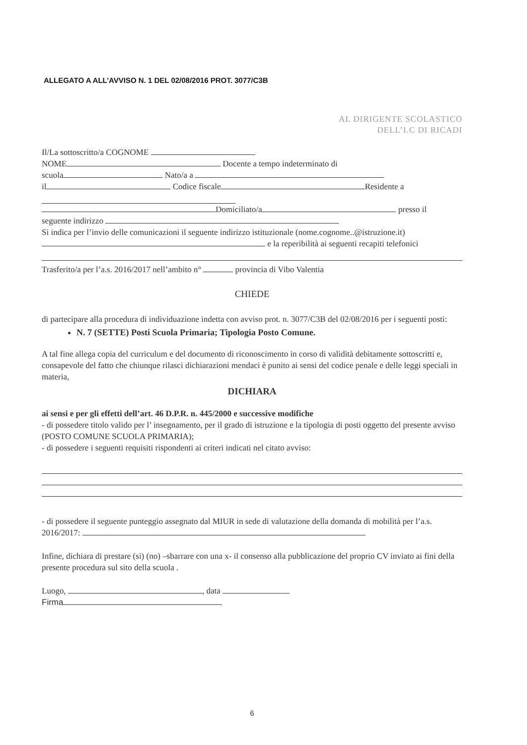ALLEGATO A ALL’AVVISO N. 1 DEL 02/08/2016 PROT. 3077/C3B
AL DIRIGENTE SCOLASTICO
DELL’I.C DI RICADI
Il/La sottoscritto/a COGNOME
NOME Docente a tempo indeterminato di
scuola Nato/a a
il Codice fiscale Residente a
Domiciliato/a presso il
seguente indirizzo
Si indica per l’invio delle comunicazioni il seguente indirizzo istituzionale (nome.cognome..@istruzione.it)
e la reperibilità ai seguenti recapiti telefonici
Trasferito/a per l’a.s. 2016/2017 nell’ambito n° provincia di Vibo Valentia
CHIEDE
di partecipare alla procedura di individuazione indetta con avviso prot. n. 3077/C3B del 02/08/2016 per i seguenti posti:
N. 7 (SETTE) Posti Scuola Primaria; Tipologia Posto Comune.
A tal fine allega copia del curriculum e del documento di riconoscimento in corso di validità debitamente sottoscritti e, consapevole del fatto che chiunque rilasci dichiarazioni mendaci è punito ai sensi del codice penale e delle leggi speciali in materia,
DICHIARA
ai sensi e per gli effetti dell’art. 46 D.P.R. n. 445/2000 e successive modifiche
- di possedere titolo valido per l’ insegnamento, per il grado di istruzione e la tipologia di posti oggetto del presente avviso (POSTO COMUNE SCUOLA PRIMARIA);
- di possedere i seguenti requisiti rispondenti ai criteri indicati nel citato avviso:
- di possedere il seguente punteggio assegnato dal MIUR in sede di valutazione della domanda di mobilità per l’a.s. 2016/2017:
Infine, dichiara di prestare (si) (no) –sbarrare con una x- il consenso alla pubblicazione del proprio CV inviato ai fini della presente procedura sul sito della scuola .
Luogo, , data
Firma
6